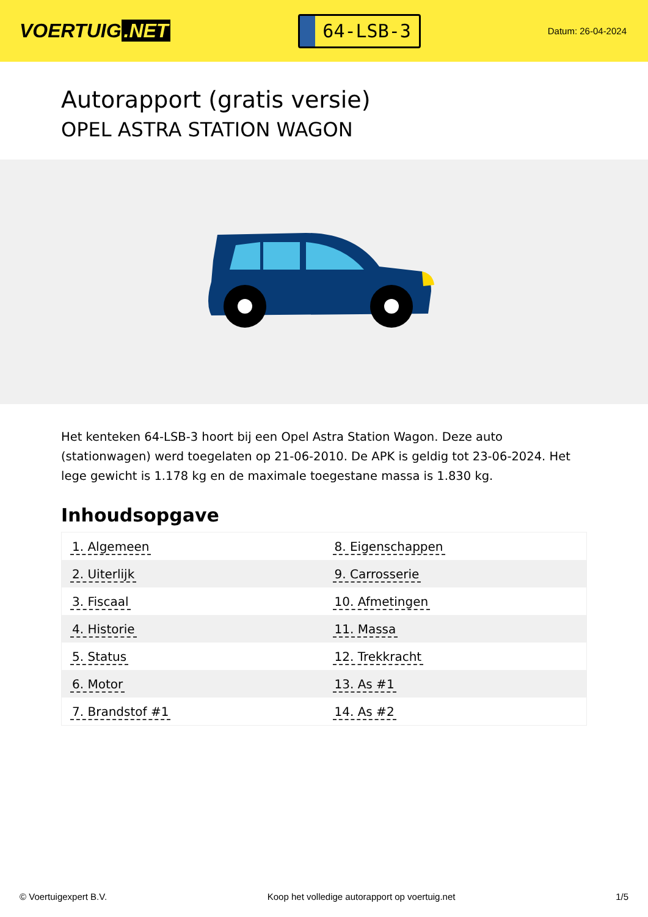VOERTUIG.NET
64-LSB-3
Datum: 26-04-2024
Autorapport (gratis versie)
OPEL ASTRA STATION WAGON
Het kenteken 64-LSB-3 hoort bij een Opel Astra Station Wagon. Deze auto (stationwagen) werd toegelaten op 21-06-2010. De APK is geldig tot 23-06-2024. Het lege gewicht is 1.178 kg en de maximale toegestane massa is 1.830 kg.
Inhoudsopgave
| 1. Algemeen | 8. Eigenschappen |
| 2. Uiterlijk | 9. Carrosserie |
| 3. Fiscaal | 10. Afmetingen |
| 4. Historie | 11. Massa |
| 5. Status | 12. Trekkracht |
| 6. Motor | 13. As #1 |
| 7. Brandstof #1 | 14. As #2 |
© Voertuigexpert B.V. Koop het volledige autorapport op voertuig.net 1/5